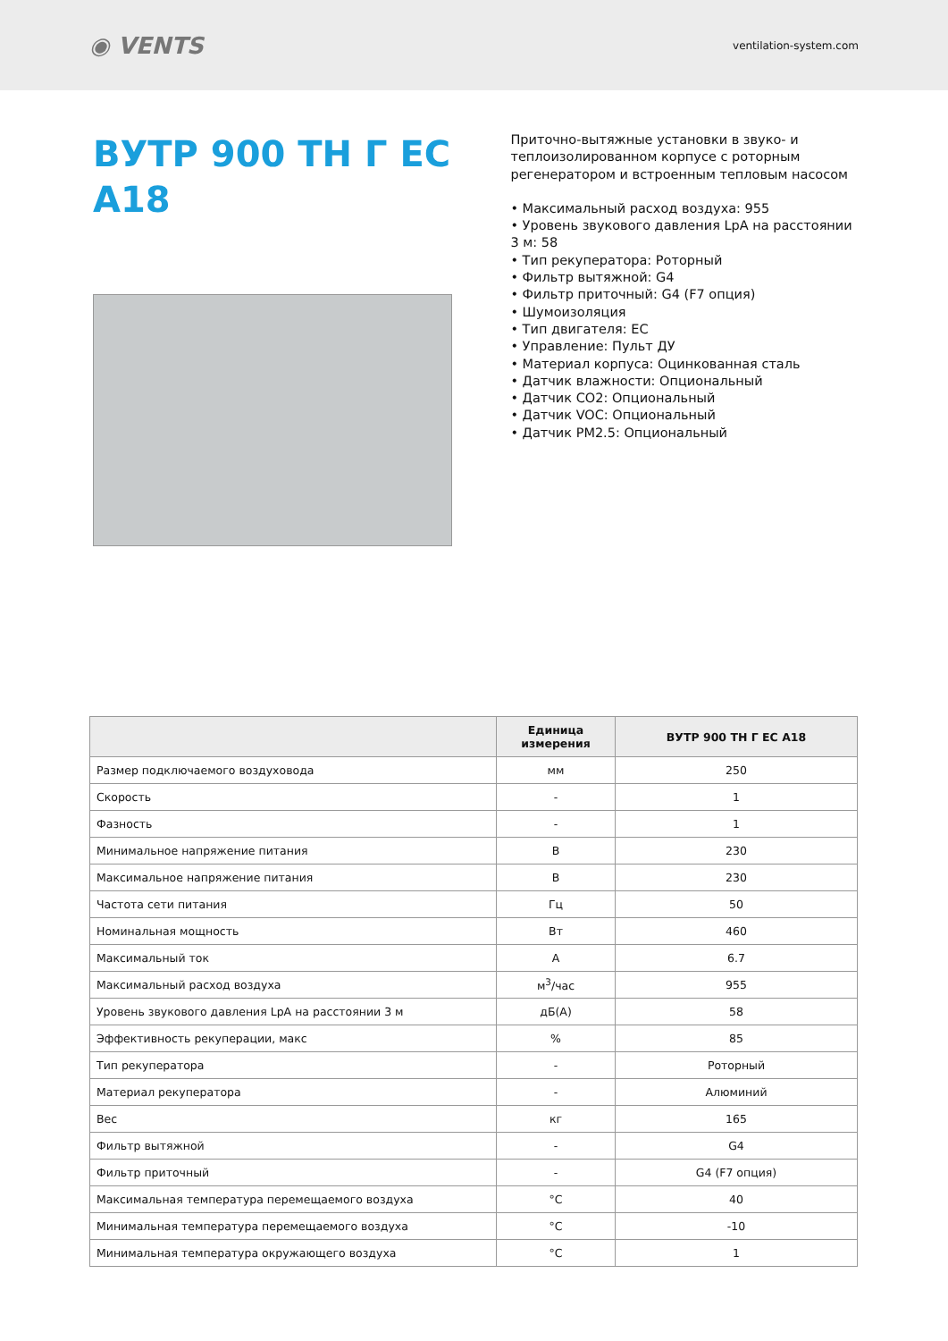◉ VENTS
ventilation-system.com
ВУТР 900 ТН Г ЕС A18
Приточно-вытяжные установки в звуко- и теплоизолированном корпусе с роторным регенератором и встроенным тепловым насосом
• Максимальный расход воздуха: 955
• Уровень звукового давления LpA на расстоянии 3 м: 58
• Тип рекуператора: Роторный
• Фильтр вытяжной: G4
• Фильтр приточный: G4 (F7 опция)
• Шумоизоляция
• Тип двигателя: EC
• Управление: Пульт ДУ
• Материал корпуса: Оцинкованная сталь
• Датчик влажности: Опциональный
• Датчик CO2: Опциональный
• Датчик VOC: Опциональный
• Датчик PM2.5: Опциональный
| | Единица измерения | ВУТР 900 ТН Г ЕС A18 |
| --- | --- | --- |
| Размер подключаемого воздуховода | мм | 250 |
| Скорость | - | 1 |
| Фазность | - | 1 |
| Минимальное напряжение питания | В | 230 |
| Максимальное напряжение питания | В | 230 |
| Частота сети питания | Гц | 50 |
| Номинальная мощность | Вт | 460 |
| Максимальный ток | А | 6.7 |
| Максимальный расход воздуха | м<sup>3</sup>/час | 955 |
| Уровень звукового давления LpA на расстоянии 3 м | дБ(А) | 58 |
| Эффективность рекуперации, макс | % | 85 |
| Тип рекуператора | - | Роторный |
| Материал рекуператора | - | Алюминий |
| Вес | кг | 165 |
| Фильтр вытяжной | - | G4 |
| Фильтр приточный | - | G4 (F7 опция) |
| Максимальная температура перемещаемого воздуха | °C | 40 |
| Минимальная температура перемещаемого воздуха | °C | -10 |
| Минимальная температура окружающего воздуха | °C | 1 |